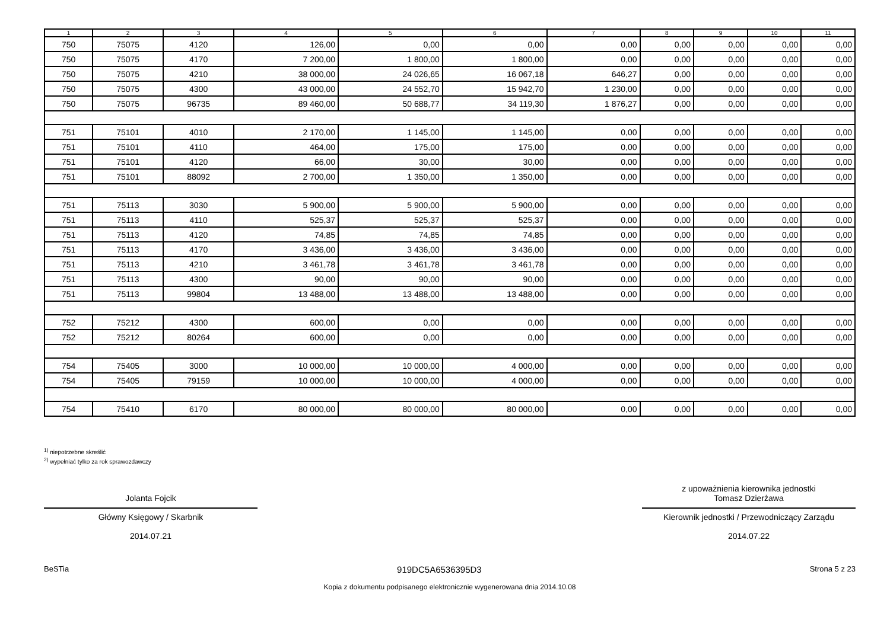| 1 | 2 | 3 | 4 | 5 | 6 | 7 | 8 | 9 | 10 | 11 |
| --- | --- | --- | --- | --- | --- | --- | --- | --- | --- | --- |
| 750 | 75075 | 4120 | 126,00 | 0,00 | 0,00 | 0,00 | 0,00 | 0,00 | 0,00 | 0,00 |
| 750 | 75075 | 4170 | 7 200,00 | 1 800,00 | 1 800,00 | 0,00 | 0,00 | 0,00 | 0,00 | 0,00 |
| 750 | 75075 | 4210 | 38 000,00 | 24 026,65 | 16 067,18 | 646,27 | 0,00 | 0,00 | 0,00 | 0,00 |
| 750 | 75075 | 4300 | 43 000,00 | 24 552,70 | 15 942,70 | 1 230,00 | 0,00 | 0,00 | 0,00 | 0,00 |
| 750 | 75075 | 96735 | 89 460,00 | 50 688,77 | 34 119,30 | 1 876,27 | 0,00 | 0,00 | 0,00 | 0,00 |
| 751 | 75101 | 4010 | 2 170,00 | 1 145,00 | 1 145,00 | 0,00 | 0,00 | 0,00 | 0,00 | 0,00 |
| 751 | 75101 | 4110 | 464,00 | 175,00 | 175,00 | 0,00 | 0,00 | 0,00 | 0,00 | 0,00 |
| 751 | 75101 | 4120 | 66,00 | 30,00 | 30,00 | 0,00 | 0,00 | 0,00 | 0,00 | 0,00 |
| 751 | 75101 | 88092 | 2 700,00 | 1 350,00 | 1 350,00 | 0,00 | 0,00 | 0,00 | 0,00 | 0,00 |
| 751 | 75113 | 3030 | 5 900,00 | 5 900,00 | 5 900,00 | 0,00 | 0,00 | 0,00 | 0,00 | 0,00 |
| 751 | 75113 | 4110 | 525,37 | 525,37 | 525,37 | 0,00 | 0,00 | 0,00 | 0,00 | 0,00 |
| 751 | 75113 | 4120 | 74,85 | 74,85 | 74,85 | 0,00 | 0,00 | 0,00 | 0,00 | 0,00 |
| 751 | 75113 | 4170 | 3 436,00 | 3 436,00 | 3 436,00 | 0,00 | 0,00 | 0,00 | 0,00 | 0,00 |
| 751 | 75113 | 4210 | 3 461,78 | 3 461,78 | 3 461,78 | 0,00 | 0,00 | 0,00 | 0,00 | 0,00 |
| 751 | 75113 | 4300 | 90,00 | 90,00 | 90,00 | 0,00 | 0,00 | 0,00 | 0,00 | 0,00 |
| 751 | 75113 | 99804 | 13 488,00 | 13 488,00 | 13 488,00 | 0,00 | 0,00 | 0,00 | 0,00 | 0,00 |
| 752 | 75212 | 4300 | 600,00 | 0,00 | 0,00 | 0,00 | 0,00 | 0,00 | 0,00 | 0,00 |
| 752 | 75212 | 80264 | 600,00 | 0,00 | 0,00 | 0,00 | 0,00 | 0,00 | 0,00 | 0,00 |
| 754 | 75405 | 3000 | 10 000,00 | 10 000,00 | 4 000,00 | 0,00 | 0,00 | 0,00 | 0,00 | 0,00 |
| 754 | 75405 | 79159 | 10 000,00 | 10 000,00 | 4 000,00 | 0,00 | 0,00 | 0,00 | 0,00 | 0,00 |
| 754 | 75410 | 6170 | 80 000,00 | 80 000,00 | 80 000,00 | 0,00 | 0,00 | 0,00 | 0,00 | 0,00 |
<sup>1)</sup> niepotrzebne skreślić
<sup>2)</sup> wypełniać tylko za rok sprawozdawczy
Jolanta Fojcik
Główny Księgowy / Skarbnik
2014.07.21
z upoważnienia kierownika jednostki
Tomasz Dzierżawa
Kierownik jednostki / Przewodniczący Zarządu
2014.07.22
BeSTia 919DC5A6536395D3 Strona 5 z 23
Kopia z dokumentu podpisanego elektronicznie wygenerowana dnia 2014.10.08